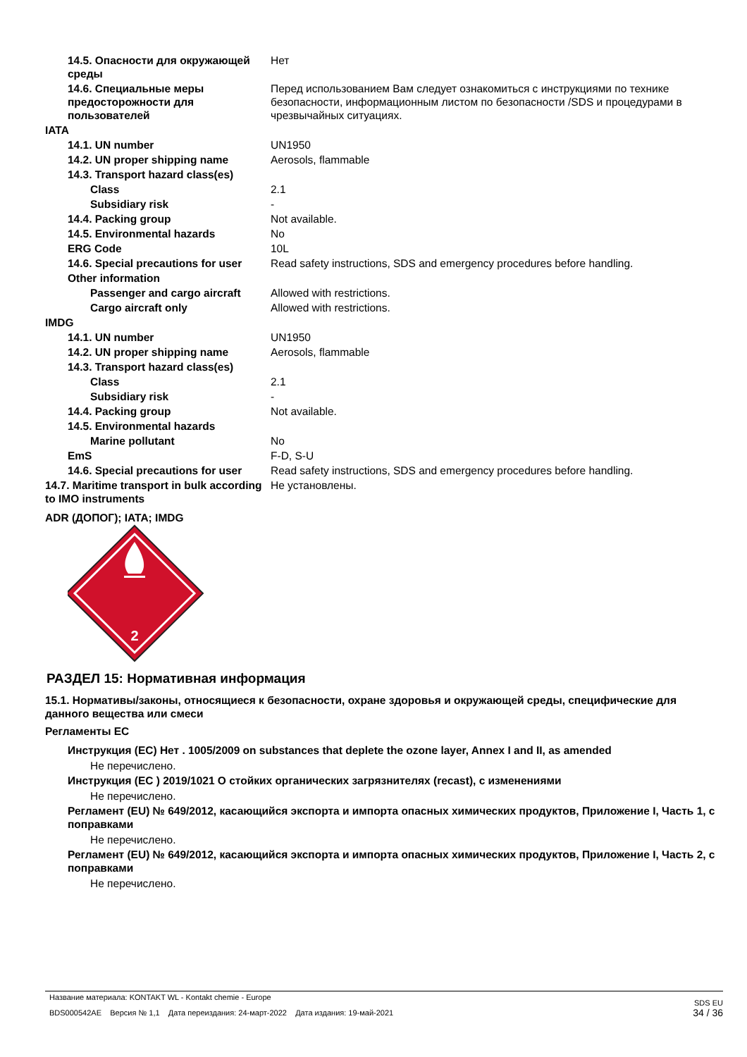| 14.5. Опасности для окружающей среды | Нет |
| 14.6. Специальные меры предосторожности для пользователей | Перед использованием Вам следует ознакомиться с инструкциями по технике безопасности, информационным листом по безопасности /SDS и процедурами в чрезвычайных ситуациях. |
| IATA | |
| 14.1. UN number | UN1950 |
| 14.2. UN proper shipping name | Aerosols, flammable |
| 14.3. Transport hazard class(es) | |
| Class | 2.1 |
| Subsidiary risk | - |
| 14.4. Packing group | Not available. |
| 14.5. Environmental hazards | No |
| ERG Code | 10L |
| 14.6. Special precautions for user | Read safety instructions, SDS and emergency procedures before handling. |
| Other information | |
| Passenger and cargo aircraft | Allowed with restrictions. |
| Cargo aircraft only | Allowed with restrictions. |
| IMDG | |
| 14.1. UN number | UN1950 |
| 14.2. UN proper shipping name | Aerosols, flammable |
| 14.3. Transport hazard class(es) | |
| Class | 2.1 |
| Subsidiary risk | - |
| 14.4. Packing group | Not available. |
| 14.5. Environmental hazards | |
| Marine pollutant | No |
| EmS | F-D, S-U |
| 14.6. Special precautions for user | Read safety instructions, SDS and emergency procedures before handling. |
| 14.7. Maritime transport in bulk according to IMO instruments | Не установлены. |
ADR (ДОПОГ); IATA; IMDG
2
РАЗДЕЛ 15: Нормативная информация
15.1. Нормативы/законы, относящиеся к безопасности, охране здоровья и окружающей среды, специфические для данного вещества или смеси
Регламенты ЕС
Инструкция (ЕС) Нет . 1005/2009 on substances that deplete the ozone layer, Annex I and II, as amended
Не перечислено.
Инструкция (ЕС ) 2019/1021 О стойких органических загрязнителях (recast), с изменениями
Не перечислено.
Регламент (EU) № 649/2012, касающийся экспорта и импорта опасных химических продуктов, Приложение I, Часть 1, с поправками
Не перечислено.
Регламент (EU) № 649/2012, касающийся экспорта и импорта опасных химических продуктов, Приложение I, Часть 2, с поправками
Не перечислено.
Название материала: KONTAKT WL - Kontakt chemie - Europe
BDS000542AE Версия № 1,1 Дата переиздания: 24-март-2022 Дата издания: 19-май-2021
SDS EU
34 / 36